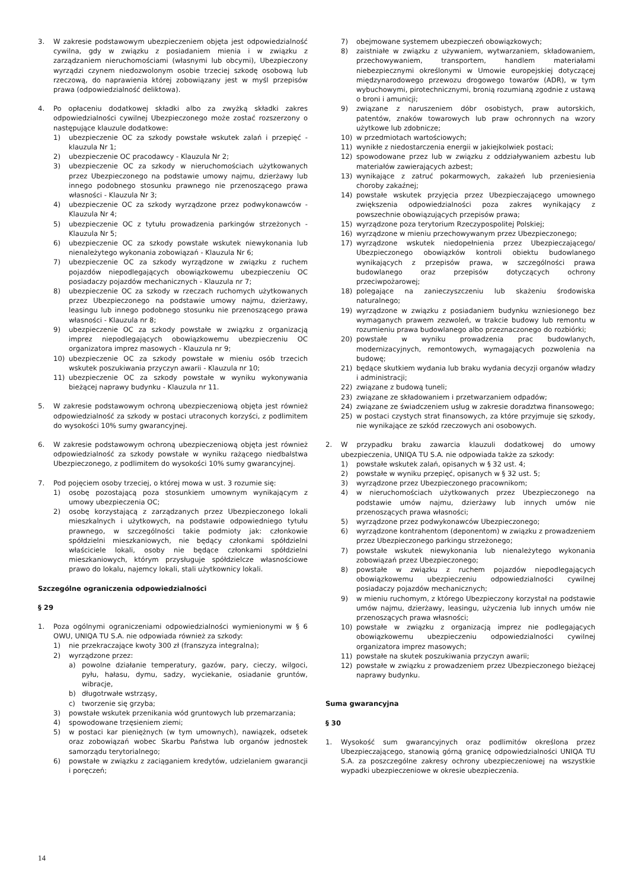3. W zakresie podstawowym ubezpieczeniem objęta jest odpowiedzialność cywilna, gdy w związku z posiadaniem mienia i w związku z zarządzaniem nieruchomościami (własnymi lub obcymi), Ubezpieczony wyrządzi czynem niedozwolonym osobie trzeciej szkodę osobową lub rzeczową, do naprawienia której zobowiązany jest w myśl przepisów prawa (odpowiedzialność deliktowa).
4. Po opłaceniu dodatkowej składki albo za zwyżką składki zakres odpowiedzialności cywilnej Ubezpieczonego może zostać rozszerzony o następujące klauzule dodatkowe:
1) ubezpieczenie OC za szkody powstałe wskutek zalań i przepięć - klauzula Nr 1;
2) ubezpieczenie OC pracodawcy - Klauzula Nr 2;
3) ubezpieczenie OC za szkody w nieruchomościach użytkowanych przez Ubezpieczonego na podstawie umowy najmu, dzierżawy lub innego podobnego stosunku prawnego nie przenoszącego prawa własności - Klauzula Nr 3;
4) ubezpieczenie OC za szkody wyrządzone przez podwykonawców - Klauzula Nr 4;
5) ubezpieczenie OC z tytułu prowadzenia parkingów strzeżonych - Klauzula Nr 5;
6) ubezpieczenie OC za szkody powstałe wskutek niewykonania lub nienależytego wykonania zobowiązań - Klauzula Nr 6;
7) ubezpieczenie OC za szkody wyrządzone w związku z ruchem pojazdów niepodlegających obowiązkowemu ubezpieczeniu OC posiadaczy pojazdów mechanicznych - Klauzula nr 7;
8) ubezpieczenie OC za szkody w rzeczach ruchomych użytkowanych przez Ubezpieczonego na podstawie umowy najmu, dzierżawy, leasingu lub innego podobnego stosunku nie przenoszącego prawa własności - Klauzula nr 8;
9) ubezpieczenie OC za szkody powstałe w związku z organizacją imprez niepodlegających obowiązkowemu ubezpieczeniu OC organizatora imprez masowych - Klauzula nr 9;
10) ubezpieczenie OC za szkody powstałe w mieniu osób trzecich wskutek poszukiwania przyczyn awarii - Klauzula nr 10;
11) ubezpieczenie OC za szkody powstałe w wyniku wykonywania bieżącej naprawy budynku - Klauzula nr 11.
5. W zakresie podstawowym ochroną ubezpieczeniową objęta jest również odpowiedzialność za szkody w postaci utraconych korzyści, z podlimitem do wysokości 10% sumy gwarancyjnej.
6. W zakresie podstawowym ochroną ubezpieczeniową objęta jest również odpowiedzialność za szkody powstałe w wyniku rażącego niedbalstwa Ubezpieczonego, z podlimitem do wysokości 10% sumy gwarancyjnej.
7. Pod pojęciem osoby trzeciej, o której mowa w ust. 3 rozumie się:
1) osobę pozostającą poza stosunkiem umownym wynikającym z umowy ubezpieczenia OC;
2) osobę korzystającą z zarządzanych przez Ubezpieczonego lokali mieszkalnych i użytkowych, na podstawie odpowiedniego tytułu prawnego, w szczególności takie podmioty jak: członkowie spółdzielni mieszkaniowych, nie będący członkami spółdzielni właściciele lokali, osoby nie będące członkami spółdzielni mieszkaniowych, którym przysługuje spółdzielcze własnościowe prawo do lokalu, najemcy lokali, stali użytkownicy lokali.
Szczególne ograniczenia odpowiedzialności
§ 29
1. Poza ogólnymi ograniczeniami odpowiedzialności wymienionymi w § 6 OWU, UNIQA TU S.A. nie odpowiada również za szkody:
1) nie przekraczające kwoty 300 zł (franszyza integralna);
2) wyrządzone przez:
a) powolne działanie temperatury, gazów, pary, cieczy, wilgoci, pyłu, hałasu, dymu, sadzy, wyciekanie, osiadanie gruntów, wibracje,
b) długotrwałe wstrząsy,
c) tworzenie się grzyba;
3) powstałe wskutek przenikania wód gruntowych lub przemarzania;
4) spowodowane trzęsieniem ziemi;
5) w postaci kar pieniężnych (w tym umownych), nawiązek, odsetek oraz zobowiązań wobec Skarbu Państwa lub organów jednostek samorządu terytorialnego;
6) powstałe w związku z zaciąganiem kredytów, udzielaniem gwarancji i poręczeń;
7) obejmowane systemem ubezpieczeń obowiązkowych;
8) zaistniałe w związku z używaniem, wytwarzaniem, składowaniem, przechowywaniem, transportem, handlem materiałami niebezpiecznymi określonymi w Umowie europejskiej dotyczącej międzynarodowego przewozu drogowego towarów (ADR), w tym wybuchowymi, pirotechnicznymi, bronią rozumianą zgodnie z ustawą o broni i amunicji;
9) związane z naruszeniem dóbr osobistych, praw autorskich, patentów, znaków towarowych lub praw ochronnych na wzory użytkowe lub zdobnicze;
10) w przedmiotach wartościowych;
11) wynikłe z niedostarczenia energii w jakiejkolwiek postaci;
12) spowodowane przez lub w związku z oddziaływaniem azbestu lub materiałów zawierających azbest;
13) wynikające z zatruć pokarmowych, zakażeń lub przeniesienia choroby zakaźnej;
14) powstałe wskutek przyjęcia przez Ubezpieczającego umownego zwiększenia odpowiedzialności poza zakres wynikający z powszechnie obowiązujących przepisów prawa;
15) wyrządzone poza terytorium Rzeczypospolitej Polskiej;
16) wyrządzone w mieniu przechowywanym przez Ubezpieczonego;
17) wyrządzone wskutek niedopełnienia przez Ubezpieczającego/ Ubezpieczonego obowiązków kontroli obiektu budowlanego wynikających z przepisów prawa, w szczególności prawa budowlanego oraz przepisów dotyczących ochrony przeciwpożarowej;
18) polegające na zanieczyszczeniu lub skażeniu środowiska naturalnego;
19) wyrządzone w związku z posiadaniem budynku wzniesionego bez wymaganych prawem zezwoleń, w trakcie budowy lub remontu w rozumieniu prawa budowlanego albo przeznaczonego do rozbiórki;
20) powstałe w wyniku prowadzenia prac budowlanych, modernizacyjnych, remontowych, wymagających pozwolenia na budowę;
21) będące skutkiem wydania lub braku wydania decyzji organów władzy i administracji;
22) związane z budową tuneli;
23) związane ze składowaniem i przetwarzaniem odpadów;
24) związane ze świadczeniem usług w zakresie doradztwa finansowego;
25) w postaci czystych strat finansowych, za które przyjmuje się szkody, nie wynikające ze szkód rzeczowych ani osobowych.
2. W przypadku braku zawarcia klauzuli dodatkowej do umowy ubezpieczenia, UNIQA TU S.A. nie odpowiada także za szkody:
1) powstałe wskutek zalań, opisanych w § 32 ust. 4;
2) powstałe w wyniku przepięć, opisanych w § 32 ust. 5;
3) wyrządzone przez Ubezpieczonego pracownikom;
4) w nieruchomościach użytkowanych przez Ubezpieczonego na podstawie umów najmu, dzierżawy lub innych umów nie przenoszących prawa własności;
5) wyrządzone przez podwykonawców Ubezpieczonego;
6) wyrządzone kontrahentom (deponentom) w związku z prowadzeniem przez Ubezpieczonego parkingu strzeżonego;
7) powstałe wskutek niewykonania lub nienależytego wykonania zobowiązań przez Ubezpieczonego;
8) powstałe w związku z ruchem pojazdów niepodlegających obowiązkowemu ubezpieczeniu odpowiedzialności cywilnej posiadaczy pojazdów mechanicznych;
9) w mieniu ruchomym, z którego Ubezpieczony korzystał na podstawie umów najmu, dzierżawy, leasingu, użyczenia lub innych umów nie przenoszących prawa własności;
10) powstałe w związku z organizacją imprez nie podlegających obowiązkowemu ubezpieczeniu odpowiedzialności cywilnej organizatora imprez masowych;
11) powstałe na skutek poszukiwania przyczyn awarii;
12) powstałe w związku z prowadzeniem przez Ubezpieczonego bieżącej naprawy budynku.
Suma gwarancyjna
§ 30
1. Wysokość sum gwarancyjnych oraz podlimitów określona przez Ubezpieczającego, stanowią górną granicę odpowiedzialności UNIQA TU S.A. za poszczególne zakresy ochrony ubezpieczeniowej na wszystkie wypadki ubezpieczeniowe w okresie ubezpieczenia.
14